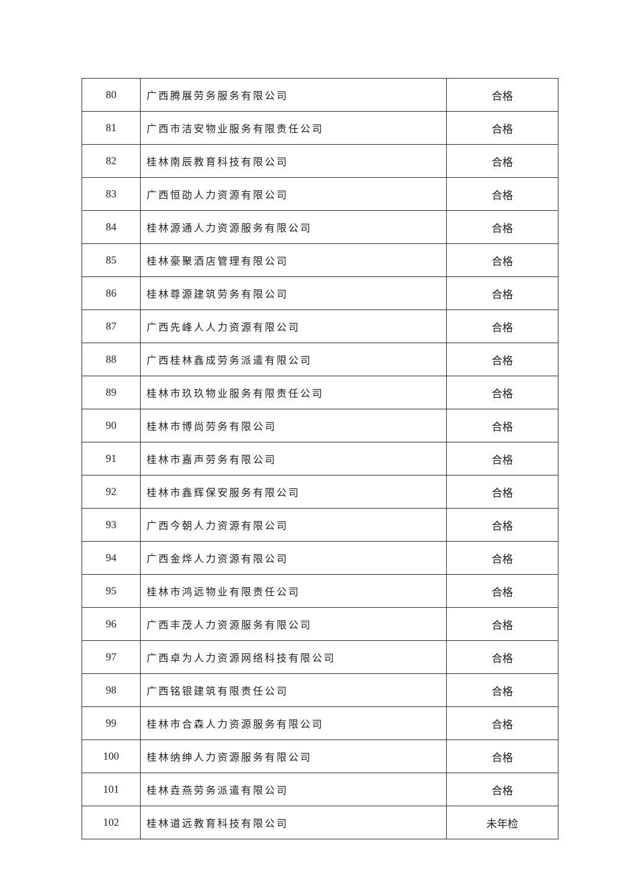| 80 | 广西腾展劳务服务有限公司 | 合格 |
| 81 | 广西市洁安物业服务有限责任公司 | 合格 |
| 82 | 桂林南辰教育科技有限公司 | 合格 |
| 83 | 广西恒劭人力资源有限公司 | 合格 |
| 84 | 桂林源通人力资源服务有限公司 | 合格 |
| 85 | 桂林豪聚酒店管理有限公司 | 合格 |
| 86 | 桂林尊源建筑劳务有限公司 | 合格 |
| 87 | 广西先峰人人力资源有限公司 | 合格 |
| 88 | 广西桂林鑫成劳务派遣有限公司 | 合格 |
| 89 | 桂林市玖玖物业服务有限责任公司 | 合格 |
| 90 | 桂林市博尚劳务有限公司 | 合格 |
| 91 | 桂林市嘉声劳务有限公司 | 合格 |
| 92 | 桂林市鑫辉保安服务有限公司 | 合格 |
| 93 | 广西今朝人力资源有限公司 | 合格 |
| 94 | 广西金烨人力资源有限公司 | 合格 |
| 95 | 桂林市鸿远物业有限责任公司 | 合格 |
| 96 | 广西丰茂人力资源服务有限公司 | 合格 |
| 97 | 广西卓为人力资源网络科技有限公司 | 合格 |
| 98 | 广西铭银建筑有限责任公司 | 合格 |
| 99 | 桂林市合森人力资源服务有限公司 | 合格 |
| 100 | 桂林纳绅人力资源服务有限公司 | 合格 |
| 101 | 桂林垚燕劳务派遣有限公司 | 合格 |
| 102 | 桂林道远教育科技有限公司 | 未年检 |